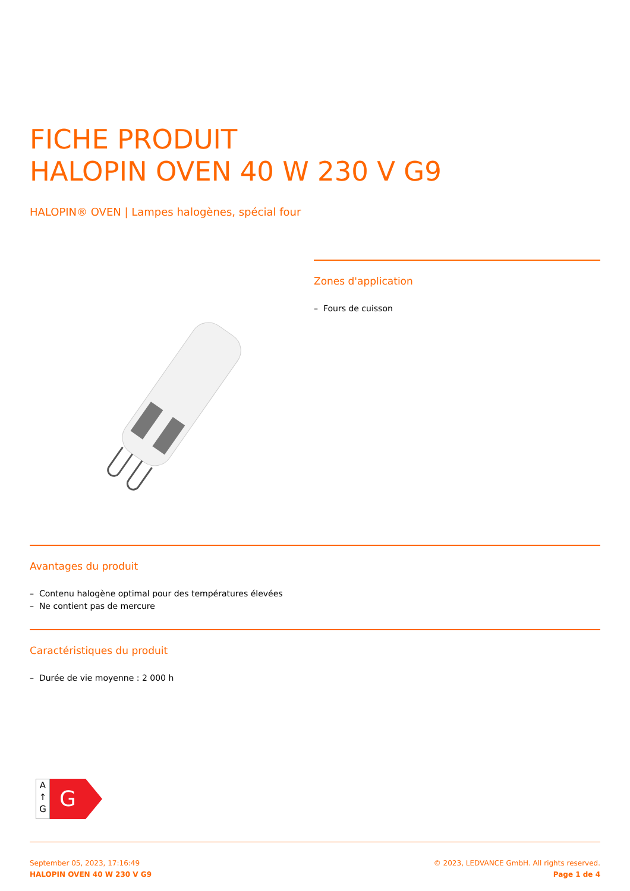FICHE PRODUIT
HALOPIN OVEN 40 W 230 V G9
HALOPIN® OVEN | Lampes halogènes, spécial four
Zones d'application
– Fours de cuisson
Avantages du produit
– Contenu halogène optimal pour des températures élevées
– Ne contient pas de mercure
Caractéristiques du produit
– Durée de vie moyenne : 2 000 h
A
↑
G
G
September 05, 2023, 17:16:49
HALOPIN OVEN 40 W 230 V G9
© 2023, LEDVANCE GmbH. All rights reserved.
Page 1 de 4